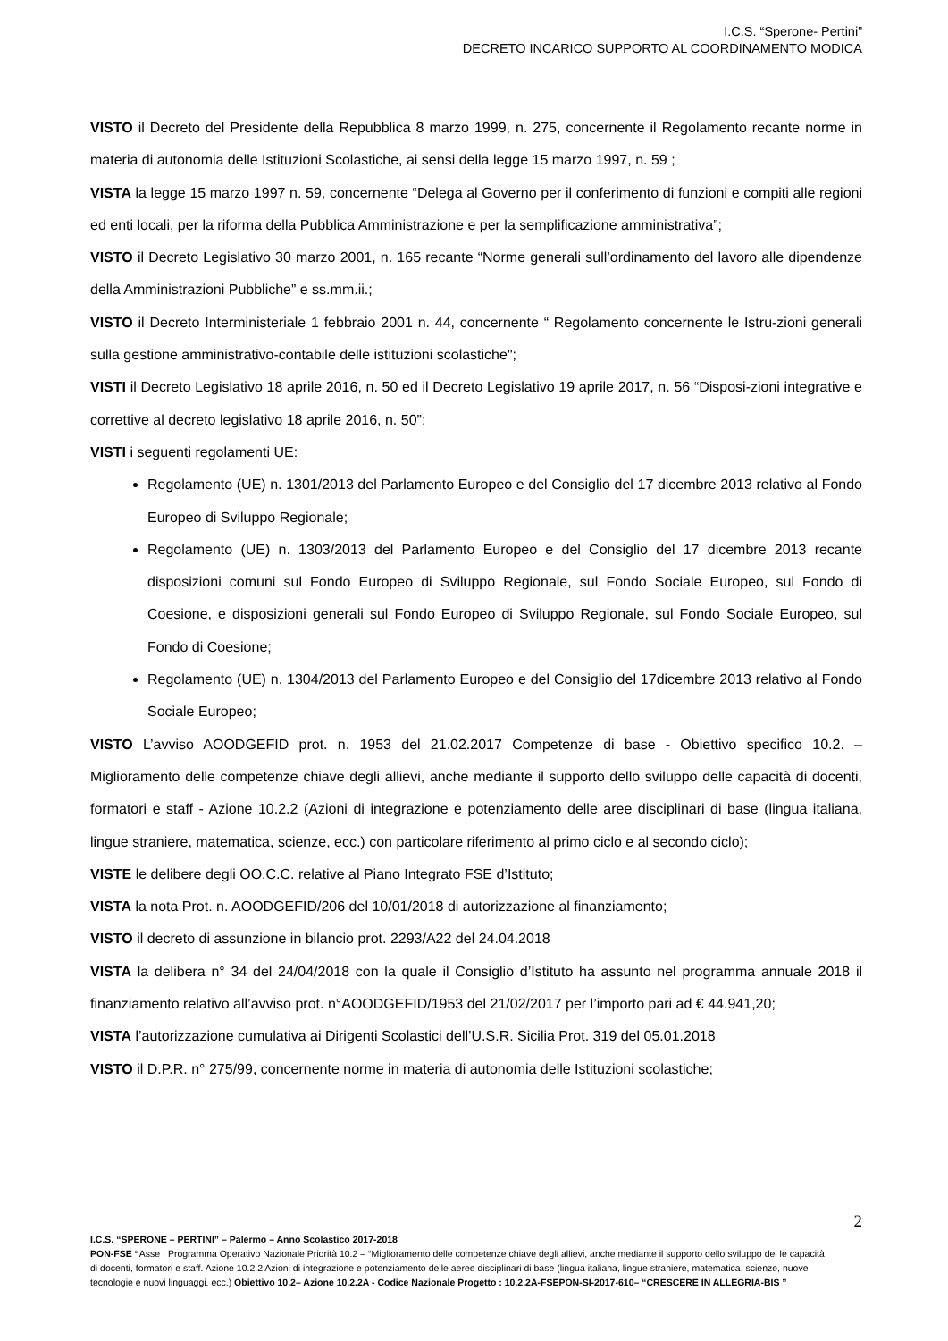I.C.S. “Sperone- Pertini”
DECRETO INCARICO SUPPORTO AL COORDINAMENTO MODICA
VISTO il Decreto del Presidente della Repubblica 8 marzo 1999, n. 275, concernente il Regolamento recante norme in materia di autonomia delle Istituzioni Scolastiche, ai sensi della legge 15 marzo 1997, n. 59 ;
VISTA la legge 15 marzo 1997 n. 59, concernente “Delega al Governo per il conferimento di funzioni e compiti alle regioni ed enti locali, per la riforma della Pubblica Amministrazione e per la semplificazione amministrativa”;
VISTO il Decreto Legislativo 30 marzo 2001, n. 165 recante “Norme generali sull’ordinamento del lavoro alle dipendenze della Amministrazioni Pubbliche” e ss.mm.ii.;
VISTO il Decreto Interministeriale 1 febbraio 2001 n. 44, concernente “ Regolamento concernente le Istru-zioni generali sulla gestione amministrativo-contabile delle istituzioni scolastiche";
VISTI il Decreto Legislativo 18 aprile 2016, n. 50 ed il Decreto Legislativo 19 aprile 2017, n. 56 “Disposi-zioni integrative e correttive al decreto legislativo 18 aprile 2016, n. 50”;
VISTI i seguenti regolamenti UE:
Regolamento (UE) n. 1301/2013 del Parlamento Europeo e del Consiglio del 17 dicembre 2013 relativo al Fondo Europeo di Sviluppo Regionale;
Regolamento (UE) n. 1303/2013 del Parlamento Europeo e del Consiglio del 17 dicembre 2013 recante disposizioni comuni sul Fondo Europeo di Sviluppo Regionale, sul Fondo Sociale Europeo, sul Fondo di Coesione, e disposizioni generali sul Fondo Europeo di Sviluppo Regionale, sul Fondo Sociale Europeo, sul Fondo di Coesione;
Regolamento (UE) n. 1304/2013 del Parlamento Europeo e del Consiglio del 17dicembre 2013 relativo al Fondo Sociale Europeo;
VISTO L’avviso AOODGEFID prot. n. 1953 del 21.02.2017 Competenze di base - Obiettivo specifico 10.2. – Miglioramento delle competenze chiave degli allievi, anche mediante il supporto dello sviluppo delle capacità di docenti, formatori e staff - Azione 10.2.2 (Azioni di integrazione e potenziamento delle aree disciplinari di base (lingua italiana, lingue straniere, matematica, scienze, ecc.) con particolare riferimento al primo ciclo e al secondo ciclo);
VISTE le delibere degli OO.C.C. relative al Piano Integrato FSE d’Istituto;
VISTA la nota Prot. n. AOODGEFID/206 del 10/01/2018 di autorizzazione al finanziamento;
VISTO il decreto di assunzione in bilancio prot. 2293/A22 del 24.04.2018
VISTA la delibera n° 34 del 24/04/2018 con la quale il Consiglio d’Istituto ha assunto nel programma annuale 2018 il finanziamento relativo all’avviso prot. n°AOODGEFID/1953 del 21/02/2017 per l’importo pari ad € 44.941,20;
VISTA l’autorizzazione cumulativa ai Dirigenti Scolastici dell’U.S.R. Sicilia Prot. 319 del 05.01.2018
VISTO il D.P.R. n° 275/99, concernente norme in materia di autonomia delle Istituzioni scolastiche;
2
I.C.S. “SPERONE – PERTINI” – Palermo – Anno Scolastico 2017-2018
PON-FSE “Asse I Programma Operativo Nazionale Priorità 10.2 – “Miglioramento delle competenze chiave degli allievi, anche mediante il supporto dello sviluppo del le capacità di docenti, formatori e staff. Azione 10.2.2 Azioni di integrazione e potenziamento delle aeree disciplinari di base (lingua italiana, lingue straniere, matematica, scienze, nuove tecnologie e nuovi linguaggi, ecc.) Obiettivo 10.2– Azione 10.2.2A - Codice Nazionale Progetto : 10.2.2A-FSEPON-SI-2017-610– “CRESCERE IN ALLEGRIA-BIS ”